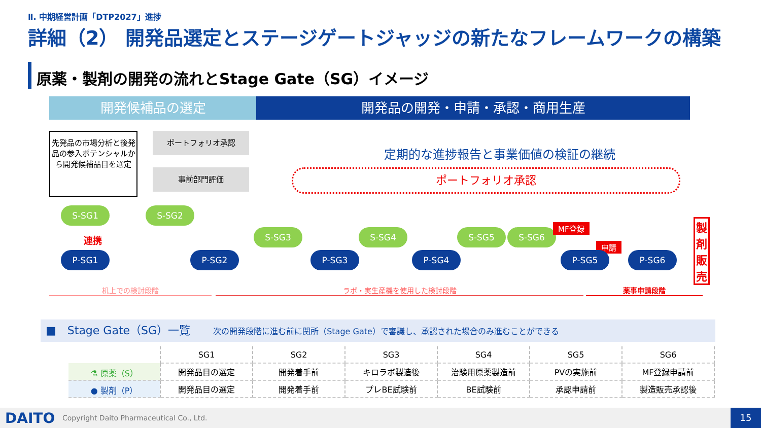Ⅱ. 中期経営計画「DTP2027」進捗
詳細（2） 開発品選定とステージゲートジャッジの新たなフレームワークの構築
原薬・製剤の開発の流れとStage Gate（SG）イメージ
開発候補品の選定 開発品の開発・申請・承認・商用生産
先発品の市場分析と後発品の参入ポテンシャルから開発候補品目を選定
ポートフォリオ承認
事前部門評価
定期的な進捗報告と事業価値の検証の継続
ポートフォリオ承認
S-SG1 S-SG2
連携
S-SG3 S-SG4 S-SG5 S-SG6
MF登録
申請
P-SG1 P-SG2 P-SG3 P-SG4 P-SG5 P-SG6
製剤販売
机上での検討段階 ラボ・実生産機を使用した検討段階 薬事申請段階
■　Stage Gate（SG）一覧 次の開発段階に進む前に関所（Stage Gate）で審議し、承認された場合のみ進むことができる
| | SG1 | SG2 | SG3 | SG4 | SG5 | SG6 |
| --- | --- | --- | --- | --- | --- | --- |
| ⚗ 原薬（S） | 開発品目の選定 | 開発着手前 | キロラボ製造後 | 治験用原薬製造前 | PVの実施前 | MF登録申請前 |
| ● 製剤（P） | 開発品目の選定 | 開発着手前 | プレBE試験前 | BE試験前 | 承認申請前 | 製造販売承認後 |
DAITO Copyright Daito Pharmaceutical Co., Ltd. 15